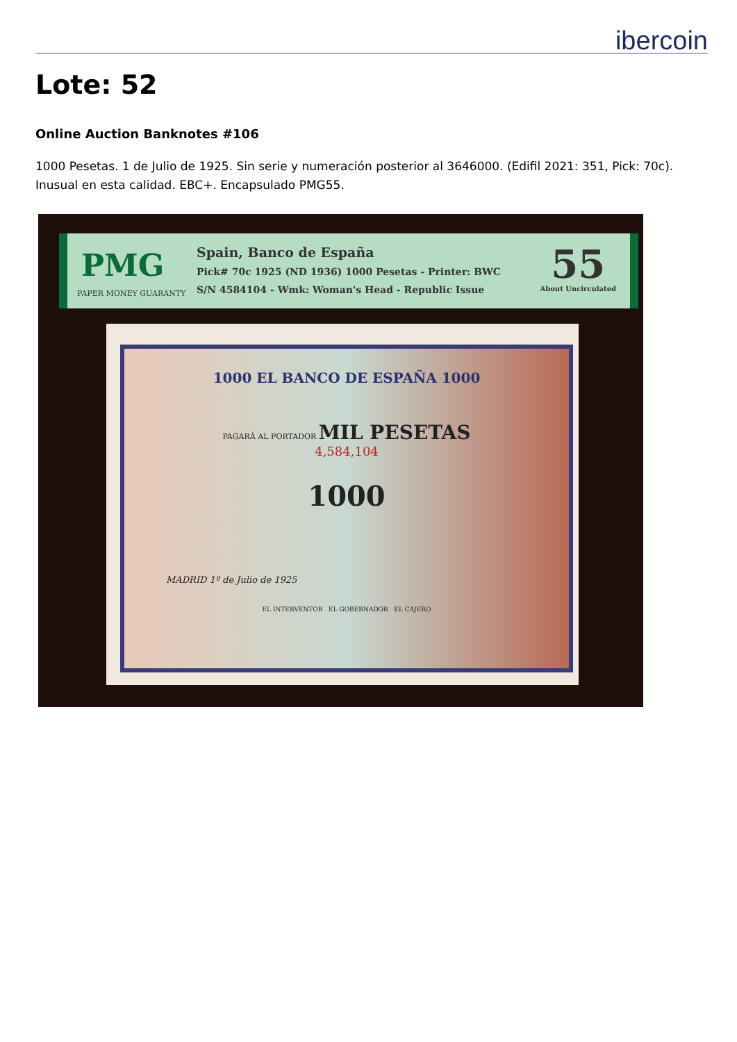ibercoin
Lote: 52
Online Auction Banknotes #106
1000 Pesetas. 1 de Julio de 1925. Sin serie y numeración posterior al 3646000. (Edifil 2021: 351, Pick: 70c). Inusual en esta calidad. EBC+. Encapsulado PMG55.
PMG
PAPER MONEY GUARANTY
Spain, Banco de España
Pick# 70c 1925 (ND 1936) 1000 Pesetas - Printer: BWC
S/N 4584104 - Wmk: Woman's Head - Republic Issue
55
About Uncirculated
1000 EL BANCO DE ESPAÑA 1000
PAGARÁ AL PORTADOR MIL PESETAS
4,584,104
1000
MADRID 1º de Julio de 1925
EL INTERVENTOR EL GOBERNADOR EL CAJERO